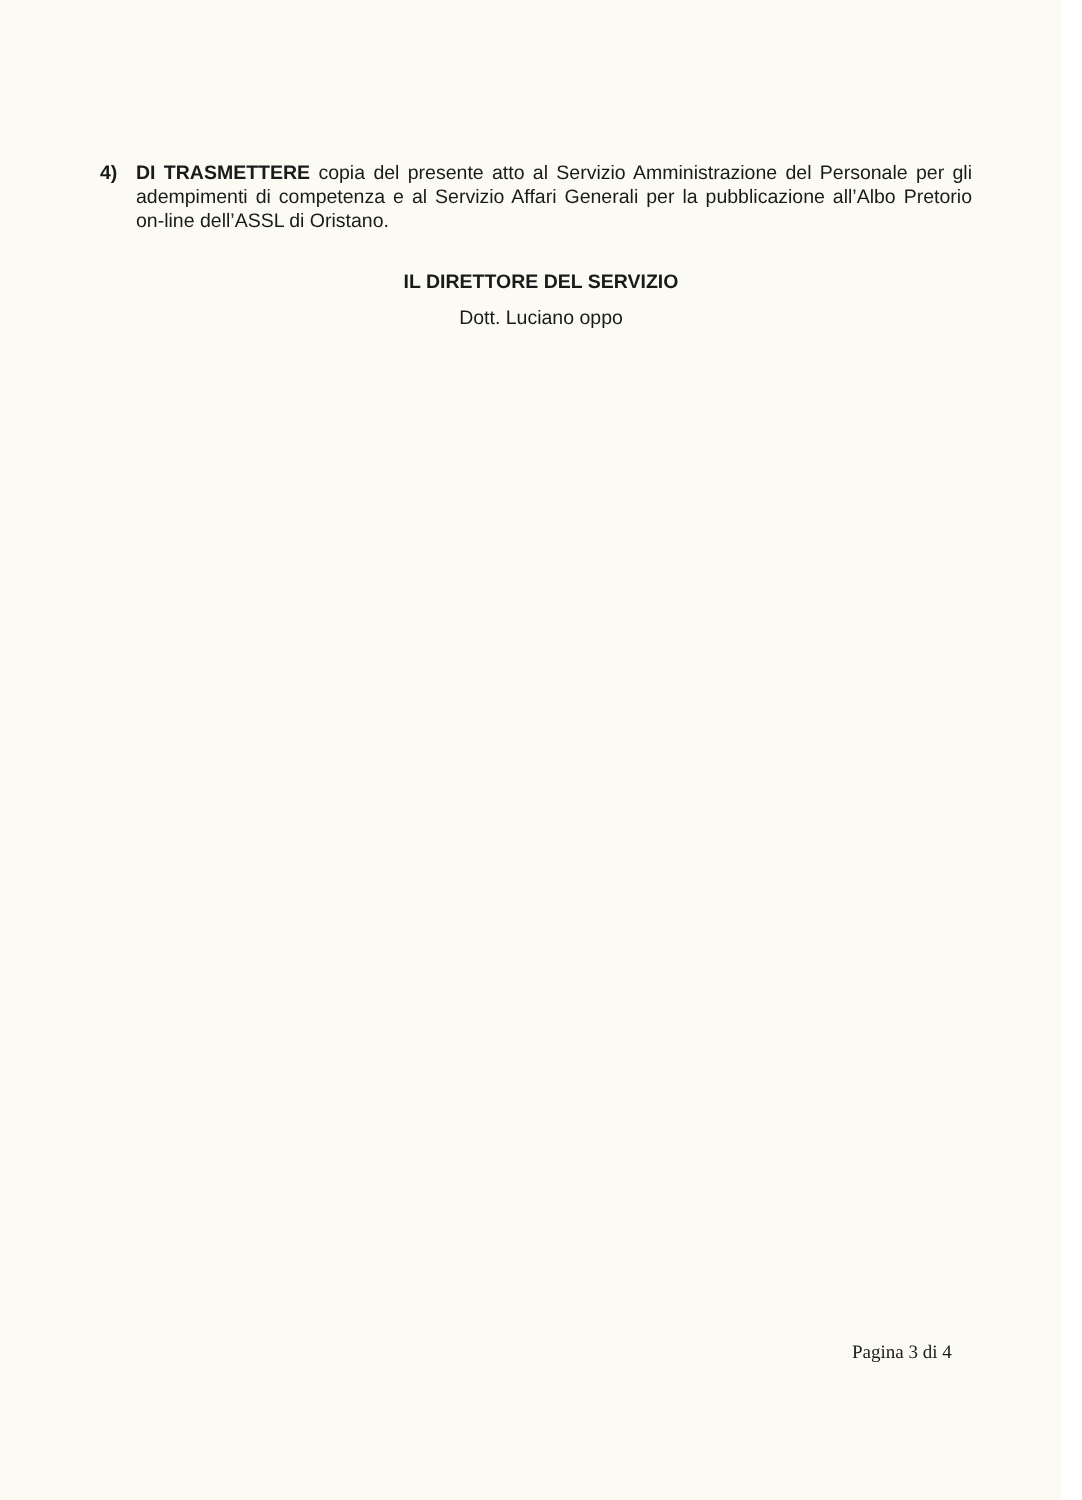4) DI TRASMETTERE copia del presente atto al Servizio Amministrazione del Personale per gli adempimenti di competenza e al Servizio Affari Generali per la pubblicazione all’Albo Pretorio on-line dell’ASSL di Oristano.
IL DIRETTORE DEL SERVIZIO
Dott. Luciano oppo
Pagina 3 di 4